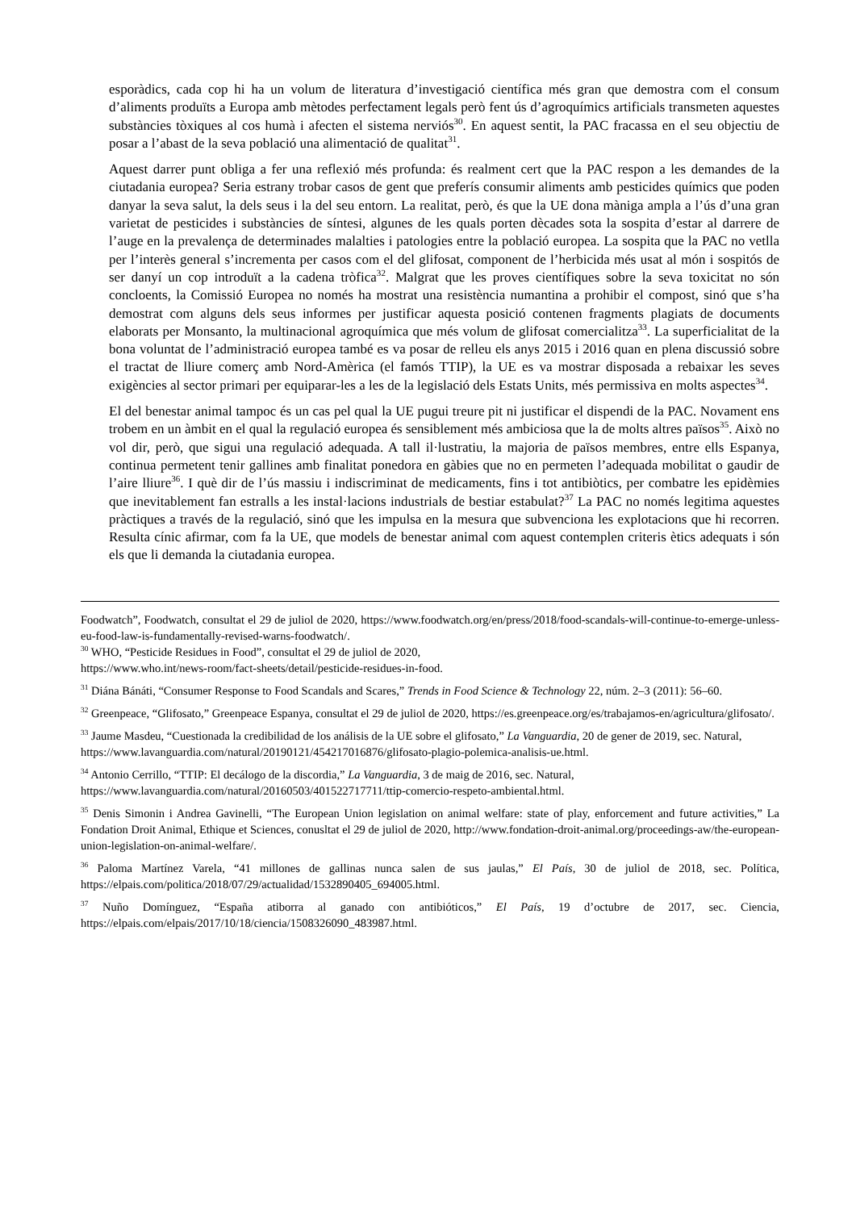esporàdics, cada cop hi ha un volum de literatura d’investigació científica més gran que demostra com el consum d’aliments produïts a Europa amb mètodes perfectament legals però fent ús d’agroquímics artificials transmeten aquestes substàncies tòxiques al cos humà i afecten el sistema nerviós<sup>30</sup>. En aquest sentit, la PAC fracassa en el seu objectiu de posar a l’abast de la seva població una alimentació de qualitat<sup>31</sup>.
Aquest darrer punt obliga a fer una reflexió més profunda: és realment cert que la PAC respon a les demandes de la ciutadania europea? Seria estrany trobar casos de gent que preferís consumir aliments amb pesticides químics que poden danyar la seva salut, la dels seus i la del seu entorn. La realitat, però, és que la UE dona màniga ampla a l’ús d’una gran varietat de pesticides i substàncies de síntesi, algunes de les quals porten dècades sota la sospita d’estar al darrere de l’auge en la prevalença de determinades malalties i patologies entre la població europea. La sospita que la PAC no vetlla per l’interès general s’incrementa per casos com el del glifosat, component de l’herbicida més usat al món i sospitós de ser danyí un cop introduït a la cadena tròfica<sup>32</sup>. Malgrat que les proves científiques sobre la seva toxicitat no són concloents, la Comissió Europea no només ha mostrat una resistència numantina a prohibir el compost, sinó que s’ha demostrat com alguns dels seus informes per justificar aquesta posició contenen fragments plagiats de documents elaborats per Monsanto, la multinacional agroquímica que més volum de glifosat comercialitza<sup>33</sup>. La superficialitat de la bona voluntat de l’administració europea també es va posar de relleu els anys 2015 i 2016 quan en plena discussió sobre el tractat de lliure comerç amb Nord-Amèrica (el famós TTIP), la UE es va mostrar disposada a rebaixar les seves exigències al sector primari per equiparar-les a les de la legislació dels Estats Units, més permissiva en molts aspectes<sup>34</sup>.
El del benestar animal tampoc és un cas pel qual la UE pugui treure pit ni justificar el dispendi de la PAC. Novament ens trobem en un àmbit en el qual la regulació europea és sensiblement més ambiciosa que la de molts altres països<sup>35</sup>. Això no vol dir, però, que sigui una regulació adequada. A tall il·lustratiu, la majoria de països membres, entre ells Espanya, continua permetent tenir gallines amb finalitat ponedora en gàbies que no en permeten l’adequada mobilitat o gaudir de l’aire lliure<sup>36</sup>. I què dir de l’ús massiu i indiscriminat de medicaments, fins i tot antibiòtics, per combatre les epidèmies que inevitablement fan estralls a les instal·lacions industrials de bestiar estabulat?<sup>37</sup> La PAC no només legitima aquestes pràctiques a través de la regulació, sinó que les impulsa en la mesura que subvenciona les explotacions que hi recorren. Resulta cínic afirmar, com fa la UE, que models de benestar animal com aquest contemplen criteris ètics adequats i són els que li demanda la ciutadania europea.
Foodwatch”, Foodwatch, consultat el 29 de juliol de 2020, https://www.foodwatch.org/en/press/2018/food-scandals-will-continue-to-emerge-unless-eu-food-law-is-fundamentally-revised-warns-foodwatch/.
<sup>30</sup> WHO, “Pesticide Residues in Food”, consultat el 29 de juliol de 2020,
https://www.who.int/news-room/fact-sheets/detail/pesticide-residues-in-food.
<sup>31</sup> Diána Bánáti, “Consumer Response to Food Scandals and Scares,” Trends in Food Science & Technology 22, núm. 2–3 (2011): 56–60.
<sup>32</sup> Greenpeace, “Glifosato,” Greenpeace Espanya, consultat el 29 de juliol de 2020, https://es.greenpeace.org/es/trabajamos-en/agricultura/glifosato/.
<sup>33</sup> Jaume Masdeu, “Cuestionada la credibilidad de los análisis de la UE sobre el glifosato,” La Vanguardia, 20 de gener de 2019, sec. Natural,
https://www.lavanguardia.com/natural/20190121/454217016876/glifosato-plagio-polemica-analisis-ue.html.
<sup>34</sup> Antonio Cerrillo, “TTIP: El decálogo de la discordia,” La Vanguardia, 3 de maig de 2016, sec. Natural,
https://www.lavanguardia.com/natural/20160503/401522717711/ttip-comercio-respeto-ambiental.html.
<sup>35</sup> Denis Simonin i Andrea Gavinelli, “The European Union legislation on animal welfare: state of play, enforcement and future activities,” La Fondation Droit Animal, Ethique et Sciences, conusltat el 29 de juliol de 2020, http://www.fondation-droit-animal.org/proceedings-aw/the-european-union-legislation-on-animal-welfare/.
<sup>36</sup> Paloma Martínez Varela, “41 millones de gallinas nunca salen de sus jaulas,” El País, 30 de juliol de 2018, sec. Política, https://elpais.com/politica/2018/07/29/actualidad/1532890405_694005.html.
<sup>37</sup> Nuño Domínguez, “España atiborra al ganado con antibióticos,” El País, 19 d’octubre de 2017, sec. Ciencia, https://elpais.com/elpais/2017/10/18/ciencia/1508326090_483987.html.